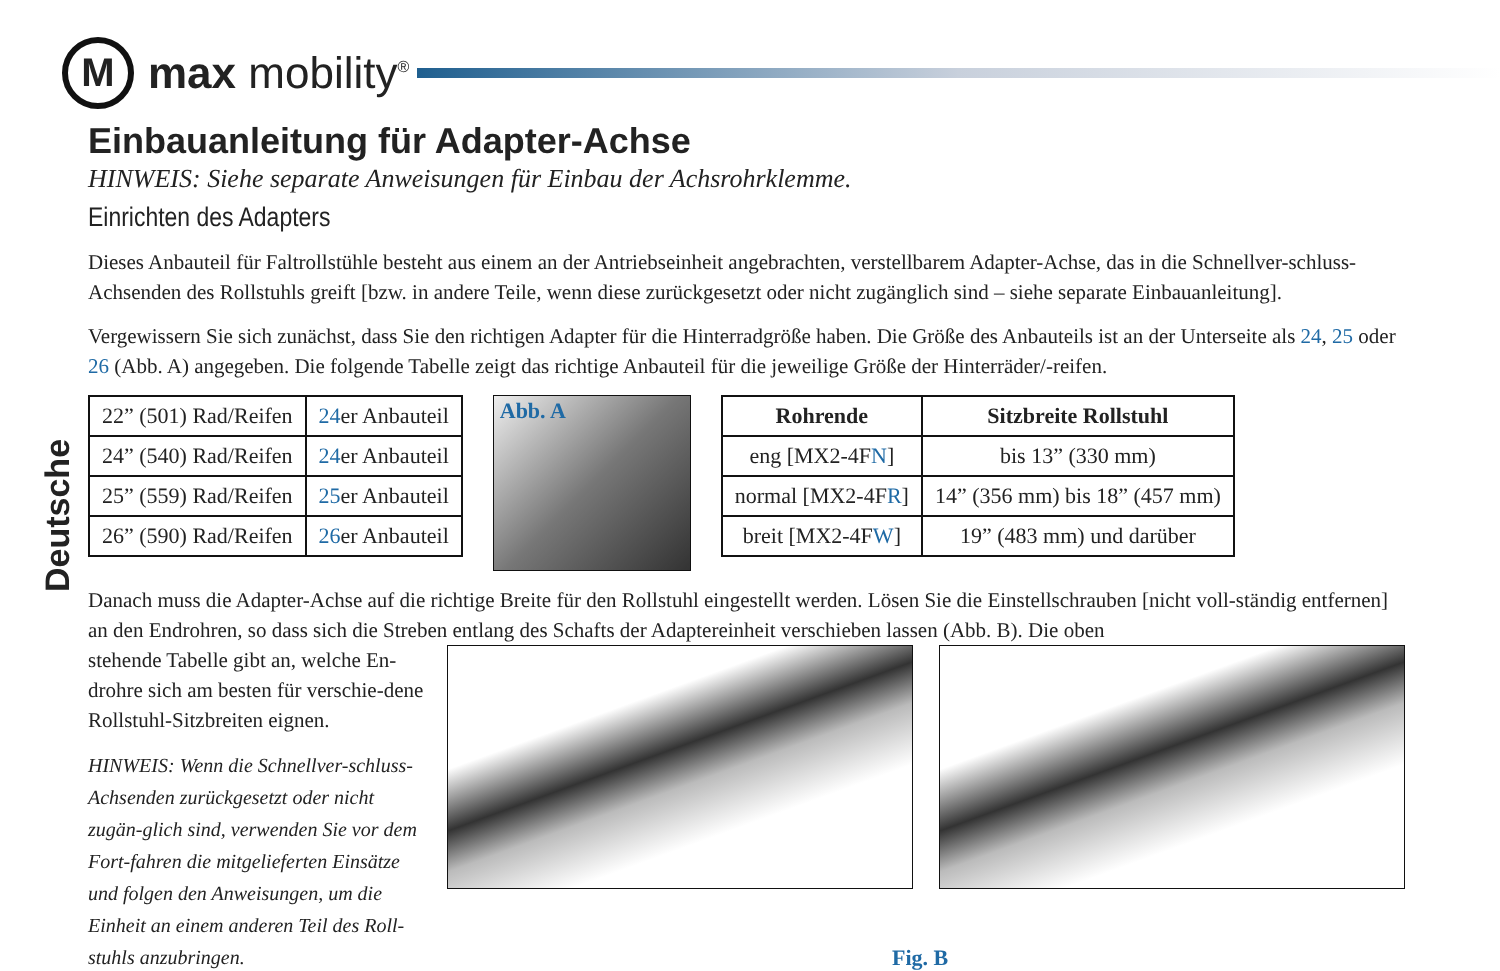M
max mobility<sup>®</sup>
Deutsche
Einbauanleitung für Adapter-Achse
HINWEIS: Siehe separate Anweisungen für Einbau der Achsrohrklemme.
Einrichten des Adapters
Dieses Anbauteil für Faltrollstühle besteht aus einem an der Antriebseinheit angebrachten, verstellbarem Adapter-Achse, das in die Schnellver-schluss-Achsenden des Rollstuhls greift [bzw. in andere Teile, wenn diese zurückgesetzt oder nicht zugänglich sind – siehe separate Einbauanleitung].
Vergewissern Sie sich zunächst, dass Sie den richtigen Adapter für die Hinterradgröße haben. Die Größe des Anbauteils ist an der Unterseite als 24, 25 oder 26 (Abb. A) angegeben. Die folgende Tabelle zeigt das richtige Anbauteil für die jeweilige Größe der Hinterräder/-reifen.
| 22” (501) Rad/Reifen | 24 er Anbauteil |
| 24” (540) Rad/Reifen | 24 er Anbauteil |
| 25” (559) Rad/Reifen | 25 er Anbauteil |
| 26” (590) Rad/Reifen | 26 er Anbauteil |
Abb. A
| Rohrende | Sitzbreite Rollstuhl |
| --- | --- |
| eng [MX2-4F N ] | bis 13” (330 mm) |
| normal [MX2-4F R ] | 14” (356 mm) bis 18” (457 mm) |
| breit [MX2-4F W ] | 19” (483 mm) und darüber |
Danach muss die Adapter-Achse auf die richtige Breite für den Rollstuhl eingestellt werden. Lösen Sie die Einstellschrauben [nicht voll-ständig entfernen] an den Endrohren, so dass sich die Streben entlang des Schafts der Adaptereinheit verschieben lassen (Abb. B). Die oben
stehende Tabelle gibt an, welche En-drohre sich am besten für verschie-dene Rollstuhl-Sitzbreiten eignen.
HINWEIS: Wenn die Schnellver-schluss-Achsenden zurückgesetzt oder nicht zugän-glich sind, verwenden Sie vor dem Fort-fahren die mitgelieferten Einsätze und folgen den Anweisungen, um die Einheit an einem anderen Teil des Roll-stuhls anzubringen.
Fig. B